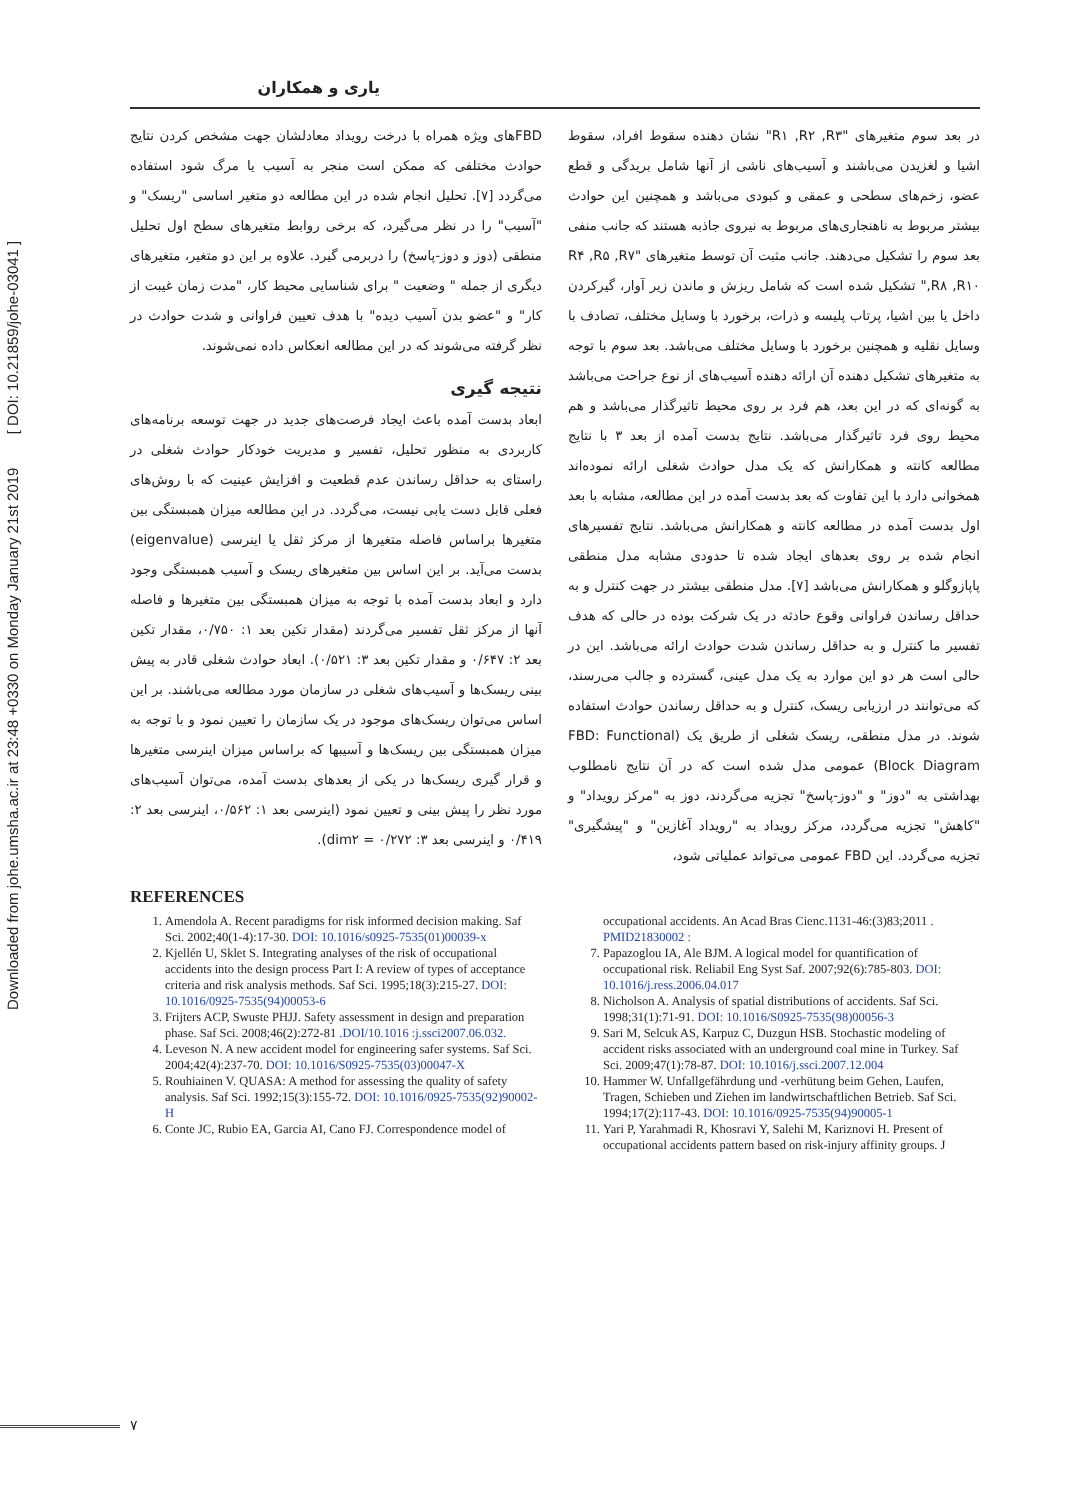Downloaded from johe.umsha.ac.ir at 23:48 +0330 on Monday January 21st 2019 [ DOI: 10.21859/johe-03041 ]
یاری و همکاران
در بعد سوم متغیرهای "R۱ ,R۲ ,R۳" نشان دهنده سقوط افراد، سقوط اشیا و لغزیدن می‌باشند و آسیب‌های ناشی از آنها شامل بریدگی و قطع عضو، زخم‌های سطحی و عمقی و کبودی می‌باشد و همچنین این حوادث بیشتر مربوط به ناهنجاری‌های مربوط به نیروی جاذبه هستند که جانب منفی بعد سوم را تشکیل می‌دهند. جانب مثبت آن توسط متغیرهای "R۴ ,R۵ ,R۷ ,R۸ ,R۱۰" تشکیل شده است که شامل ریزش و ماندن زیر آوار، گیرکردن داخل یا بین اشیا، پرتاب پلیسه و ذرات، برخورد با وسایل مختلف، تصادف با وسایل نقلیه و همچنین برخورد با وسایل مختلف می‌باشد. بعد سوم با توجه به متغیرهای تشکیل دهنده آن ارائه دهنده آسیب‌های از نوع جراحت می‌باشد به گونه‌ای که در این بعد، هم فرد بر روی محیط تاثیرگذار می‌باشد و هم محیط روی فرد تاثیرگذار می‌باشد. نتایج بدست آمده از بعد ۳ با نتایج مطالعه کانته و همکارانش که یک مدل حوادث شغلی ارائه نموده‌اند همخوانی دارد با این تفاوت که بعد بدست آمده در این مطالعه، مشابه با بعد اول بدست آمده در مطالعه کانته و همکارانش می‌باشد. نتایج تفسیرهای انجام شده بر روی بعدهای ایجاد شده تا حدودی مشابه مدل منطقی پاپازوگلو و همکارانش می‌باشد [۷]. مدل منطقی بیشتر در جهت کنترل و به حداقل رساندن فراوانی وقوع حادثه در یک شرکت بوده در حالی که هدف تفسیر ما کنترل و به حداقل رساندن شدت حوادث ارائه می‌باشد. این در حالی است هر دو این موارد به یک مدل عینی، گسترده و جالب می‌رسند، که می‌توانند در ارزیابی ریسک، کنترل و به حداقل رساندن حوادث استفاده شوند. در مدل منطقی، ریسک شغلی از طریق یک (FBD: Functional Block Diagram) عمومی مدل شده است که در آن نتایج نامطلوب بهداشتی به "دوز" و "دوز-پاسخ" تجزیه می‌گردند، دوز به "مرکز رویداد" و "کاهش" تجزیه می‌گردد، مرکز رویداد به "رویداد آغازین" و "پیشگیری" تجزیه می‌گردد. این FBD عمومی می‌تواند عملیاتی شود،
FBDهای ویژه همراه با درخت رویداد معادلشان جهت مشخص کردن نتایج حوادث مختلفی که ممکن است منجر به آسیب یا مرگ شود استفاده می‌گردد [۷]. تحلیل انجام شده در این مطالعه دو متغیر اساسی "ریسک" و "آسیب" را در نظر می‌گیرد، که برخی روابط متغیرهای سطح اول تحلیل منطقی (دوز و دوز-پاسخ) را دربرمی گیرد. علاوه بر این دو متغیر، متغیرهای دیگری از جمله " وضعیت " برای شناسایی محیط کار، "مدت زمان غیبت از کار" و "عضو بدن آسیب دیده" با هدف تعیین فراوانی و شدت حوادث در نظر گرفته می‌شوند که در این مطالعه انعکاس داده نمی‌شوند.
نتیجه گیری
ابعاد بدست آمده باعث ایجاد فرصت‌های جدید در جهت توسعه برنامه‌های کاربردی به منظور تحلیل، تفسیر و مدیریت خودکار حوادث شغلی در راستای به حداقل رساندن عدم قطعیت و افزایش عینیت که با روش‌های فعلی قابل دست یابی نیست، می‌گردد. در این مطالعه میزان همبستگی بین متغیرها براساس فاصله متغیرها از مرکز ثقل یا اینرسی (eigenvalue) بدست می‌آید. بر این اساس بین متغیرهای ریسک و آسیب همبستگی وجود دارد و ابعاد بدست آمده با توجه به میزان همبستگی بین متغیرها و فاصله آنها از مرکز ثقل تفسیر می‌گردند (مقدار تکین بعد ۱: ۰/۷۵۰، مقدار تکین بعد ۲: ۰/۶۴۷ و مقدار تکین بعد ۳: ۰/۵۲۱). ابعاد حوادث شغلی قادر به پیش بینی ریسک‌ها و آسیب‌های شغلی در سازمان مورد مطالعه می‌باشند. بر این اساس می‌توان ریسک‌های موجود در یک سازمان را تعیین نمود و با توجه به میزان همبستگی بین ریسک‌ها و آسیبها که براساس میزان اینرسی متغیرها و قرار گیری ریسک‌ها در یکی از بعدهای بدست آمده، می‌توان آسیب‌های مورد نظر را پیش بینی و تعیین نمود (اینرسی بعد ۱: ۰/۵۶۲، اینرسی بعد ۲: ۰/۴۱۹ و اینرسی بعد ۳: ۰/۲۷۲ = dim۲).
REFERENCES
1. Amendola A. Recent paradigms for risk informed decision making. Saf Sci. 2002;40(1-4):17-30. DOI: 10.1016/s0925-7535(01)00039-x
2. Kjellén U, Sklet S. Integrating analyses of the risk of occupational accidents into the design process Part I: A review of types of acceptance criteria and risk analysis methods. Saf Sci. 1995;18(3):215-27. DOI: 10.1016/0925-7535(94)00053-6
3. Frijters ACP, Swuste PHJJ. Safety assessment in design and preparation phase. Saf Sci. 2008;46(2):272-81 .DOI/10.1016 :j.ssci2007.06.032.
4. Leveson N. A new accident model for engineering safer systems. Saf Sci. 2004;42(4):237-70. DOI: 10.1016/S0925-7535(03)00047-X
5. Rouhiainen V. QUASA: A method for assessing the quality of safety analysis. Saf Sci. 1992;15(3):155-72. DOI: 10.1016/0925-7535(92)90002-H
6. Conte JC, Rubio EA, Garcia AI, Cano FJ. Correspondence model of
occupational accidents. An Acad Bras Cienc.1131-46:(3)83;2011 . PMID21830002 :
7. Papazoglou IA, Ale BJM. A logical model for quantification of occupational risk. Reliabil Eng Syst Saf. 2007;92(6):785-803. DOI: 10.1016/j.ress.2006.04.017
8. Nicholson A. Analysis of spatial distributions of accidents. Saf Sci. 1998;31(1):71-91. DOI: 10.1016/S0925-7535(98)00056-3
9. Sari M, Selcuk AS, Karpuz C, Duzgun HSB. Stochastic modeling of accident risks associated with an underground coal mine in Turkey. Saf Sci. 2009;47(1):78-87. DOI: 10.1016/j.ssci.2007.12.004
10. Hammer W. Unfallgefährdung und -verhütung beim Gehen, Laufen, Tragen, Schieben und Ziehen im landwirtschaftlichen Betrieb. Saf Sci. 1994;17(2):117-43. DOI: 10.1016/0925-7535(94)90005-1
11. Yari P, Yarahmadi R, Khosravi Y, Salehi M, Kariznovi H. Present of occupational accidents pattern based on risk-injury affinity groups. J
۷